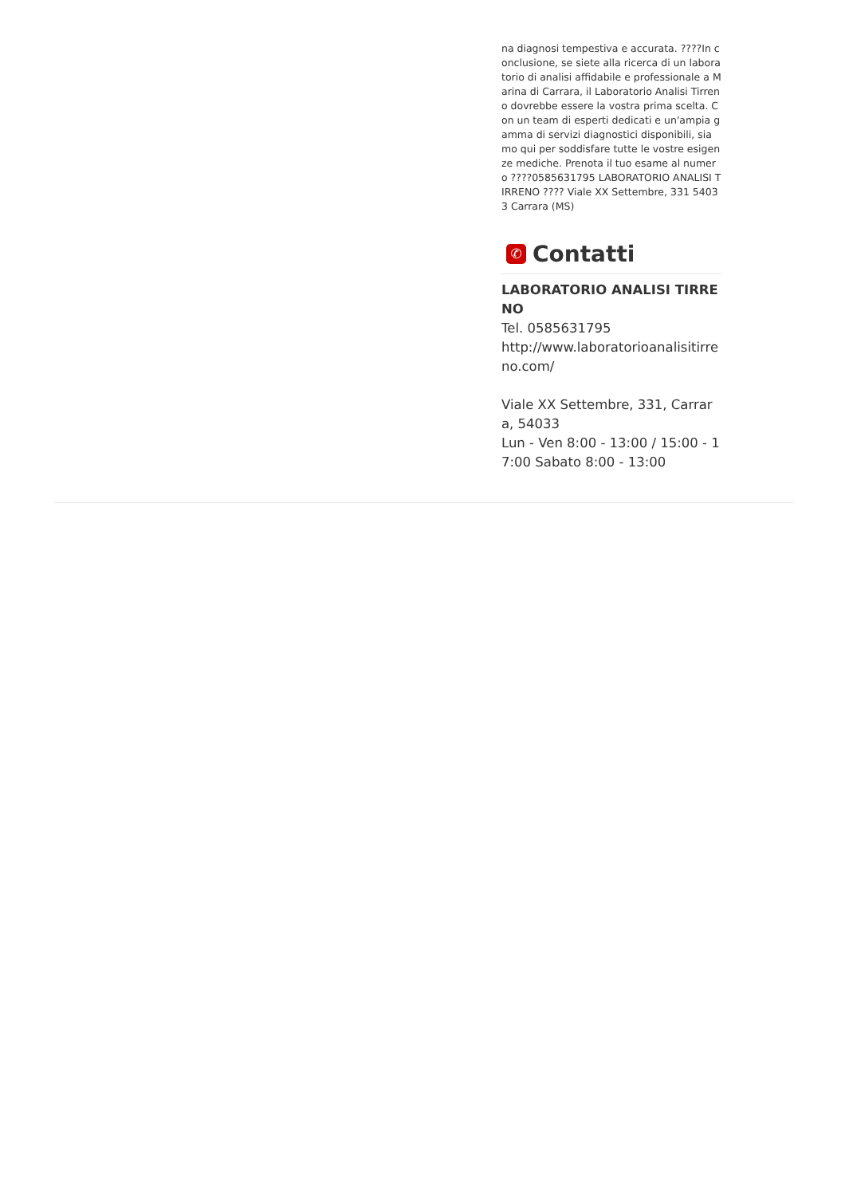na diagnosi tempestiva e accurata. ????In conclusione, se siete alla ricerca di un laboratorio di analisi affidabile e professionale a Marina di Carrara, il Laboratorio Analisi Tirreno dovrebbe essere la vostra prima scelta. Con un team di esperti dedicati e un'ampia gamma di servizi diagnostici disponibili, siamo qui per soddisfare tutte le vostre esigenze mediche. Prenota il tuo esame al numero ????0585631795 LABORATORIO ANALISI TIRRENO ???? Viale XX Settembre, 331 54033 Carrara (MS)
✆ Contatti
LABORATORIO ANALISI TIRRENO
Tel. 0585631795
http://www.laboratorioanalisitirreno.com/
Viale XX Settembre, 331, Carrara, 54033
Lun - Ven 8:00 - 13:00 / 15:00 - 17:00 Sabato 8:00 - 13:00